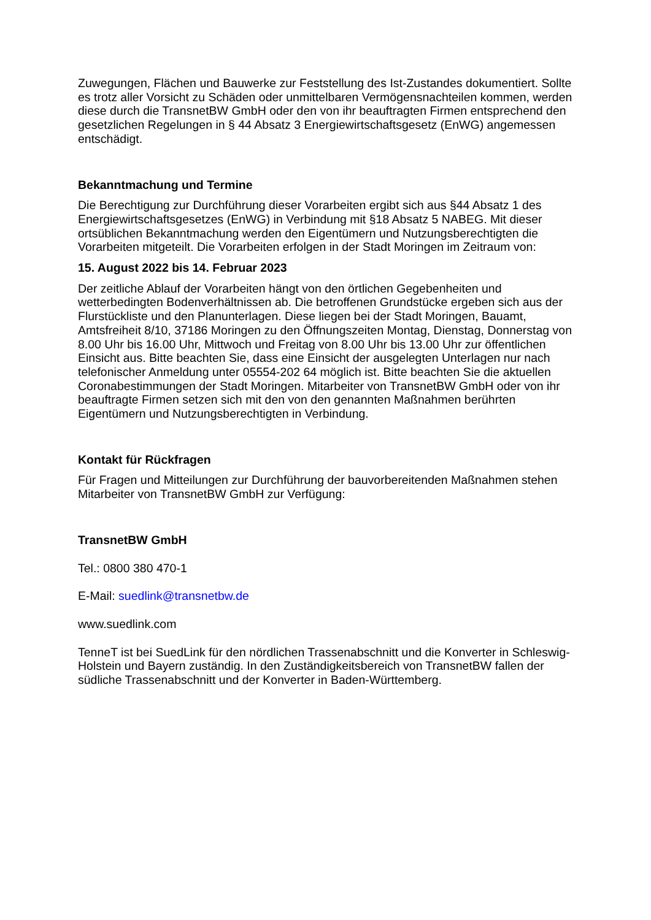Zuwegungen, Flächen und Bauwerke zur Feststellung des Ist-Zustandes dokumentiert. Sollte es trotz aller Vorsicht zu Schäden oder unmittelbaren Vermögensnachteilen kommen, werden diese durch die TransnetBW GmbH oder den von ihr beauftragten Firmen entsprechend den gesetzlichen Regelungen in § 44 Absatz 3 Energiewirtschaftsgesetz (EnWG) angemessen entschädigt.
Bekanntmachung und Termine
Die Berechtigung zur Durchführung dieser Vorarbeiten ergibt sich aus §44 Absatz 1 des Energiewirtschaftsgesetzes (EnWG) in Verbindung mit §18 Absatz 5 NABEG. Mit dieser ortsüblichen Bekanntmachung werden den Eigentümern und Nutzungsberechtigten die Vorarbeiten mitgeteilt. Die Vorarbeiten erfolgen in der Stadt Moringen im Zeitraum von:
15. August 2022 bis 14. Februar 2023
Der zeitliche Ablauf der Vorarbeiten hängt von den örtlichen Gegebenheiten und wetterbedingten Bodenverhältnissen ab. Die betroffenen Grundstücke ergeben sich aus der Flurstückliste und den Planunterlagen. Diese liegen bei der Stadt Moringen, Bauamt, Amtsfreiheit 8/10, 37186 Moringen zu den Öffnungszeiten Montag, Dienstag, Donnerstag von 8.00 Uhr bis 16.00 Uhr, Mittwoch und Freitag von 8.00 Uhr bis 13.00 Uhr zur öffentlichen Einsicht aus. Bitte beachten Sie, dass eine Einsicht der ausgelegten Unterlagen nur nach telefonischer Anmeldung unter 05554-202 64 möglich ist. Bitte beachten Sie die aktuellen Coronabestimmungen der Stadt Moringen. Mitarbeiter von TransnetBW GmbH oder von ihr beauftragte Firmen setzen sich mit den von den genannten Maßnahmen berührten Eigentümern und Nutzungsberechtigten in Verbindung.
Kontakt für Rückfragen
Für Fragen und Mitteilungen zur Durchführung der bauvorbereitenden Maßnahmen stehen Mitarbeiter von TransnetBW GmbH zur Verfügung:
TransnetBW GmbH
Tel.: 0800 380 470-1
E-Mail: suedlink@transnetbw.de
www.suedlink.com
TenneT ist bei SuedLink für den nördlichen Trassenabschnitt und die Konverter in Schleswig-Holstein und Bayern zuständig. In den Zuständigkeitsbereich von TransnetBW fallen der südliche Trassenabschnitt und der Konverter in Baden-Württemberg.